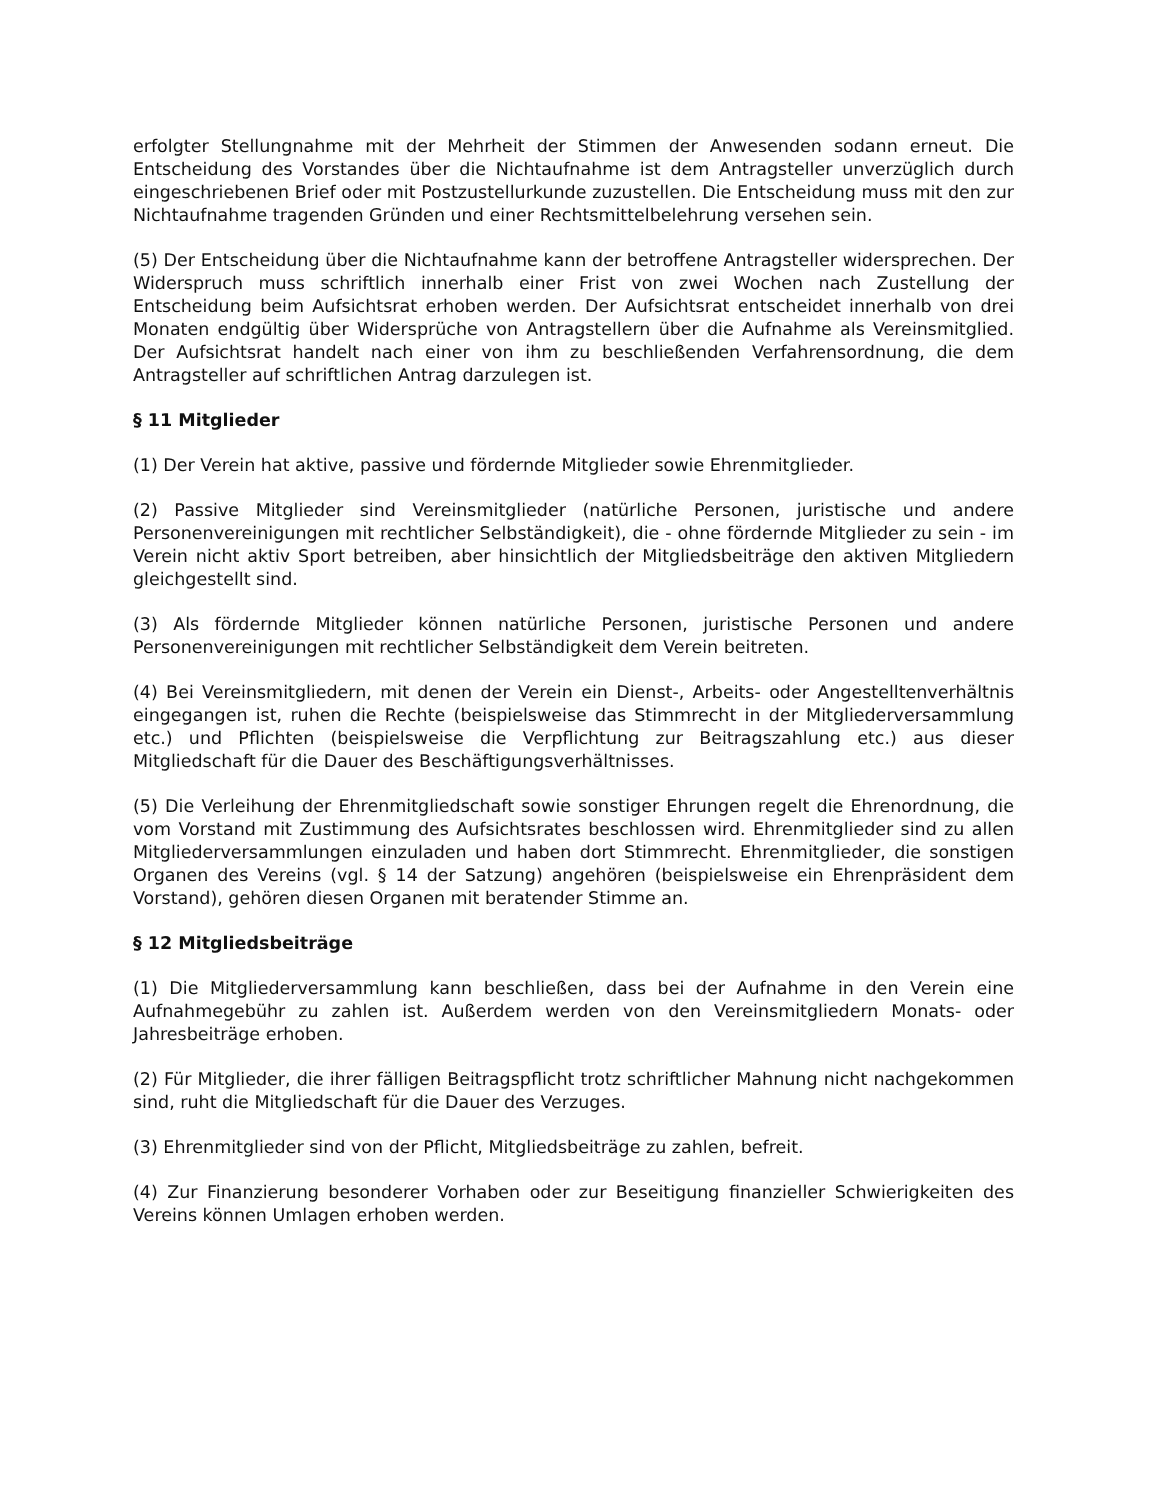erfolgter Stellungnahme mit der Mehrheit der Stimmen der Anwesenden sodann erneut. Die Entscheidung des Vorstandes über die Nichtaufnahme ist dem Antragsteller unverzüglich durch eingeschriebenen Brief oder mit Postzustellurkunde zuzustellen. Die Entscheidung muss mit den zur Nichtaufnahme tragenden Gründen und einer Rechtsmittelbelehrung versehen sein.
(5) Der Entscheidung über die Nichtaufnahme kann der betroffene Antragsteller widersprechen. Der Widerspruch muss schriftlich innerhalb einer Frist von zwei Wochen nach Zustellung der Entscheidung beim Aufsichtsrat erhoben werden. Der Aufsichtsrat entscheidet innerhalb von drei Monaten endgültig über Widersprüche von Antragstellern über die Aufnahme als Vereinsmitglied. Der Aufsichtsrat handelt nach einer von ihm zu beschließenden Verfahrensordnung, die dem Antragsteller auf schriftlichen Antrag darzulegen ist.
§ 11 Mitglieder
(1) Der Verein hat aktive, passive und fördernde Mitglieder sowie Ehrenmitglieder.
(2) Passive Mitglieder sind Vereinsmitglieder (natürliche Personen, juristische und andere Personenvereinigungen mit rechtlicher Selbständigkeit), die - ohne fördernde Mitglieder zu sein - im Verein nicht aktiv Sport betreiben, aber hinsichtlich der Mitgliedsbeiträge den aktiven Mitgliedern gleichgestellt sind.
(3) Als fördernde Mitglieder können natürliche Personen, juristische Personen und andere Personenvereinigungen mit rechtlicher Selbständigkeit dem Verein beitreten.
(4) Bei Vereinsmitgliedern, mit denen der Verein ein Dienst-, Arbeits- oder Angestelltenverhältnis eingegangen ist, ruhen die Rechte (beispielsweise das Stimmrecht in der Mitgliederversammlung etc.) und Pflichten (beispielsweise die Verpflichtung zur Beitragszahlung etc.) aus dieser Mitgliedschaft für die Dauer des Beschäftigungsverhältnisses.
(5) Die Verleihung der Ehrenmitgliedschaft sowie sonstiger Ehrungen regelt die Ehrenordnung, die vom Vorstand mit Zustimmung des Aufsichtsrates beschlossen wird. Ehrenmitglieder sind zu allen Mitgliederversammlungen einzuladen und haben dort Stimmrecht. Ehrenmitglieder, die sonstigen Organen des Vereins (vgl. § 14 der Satzung) angehören (beispielsweise ein Ehrenpräsident dem Vorstand), gehören diesen Organen mit beratender Stimme an.
§ 12 Mitgliedsbeiträge
(1) Die Mitgliederversammlung kann beschließen, dass bei der Aufnahme in den Verein eine Aufnahmegebühr zu zahlen ist. Außerdem werden von den Vereinsmitgliedern Monats- oder Jahresbeiträge erhoben.
(2) Für Mitglieder, die ihrer fälligen Beitragspflicht trotz schriftlicher Mahnung nicht nachgekommen sind, ruht die Mitgliedschaft für die Dauer des Verzuges.
(3) Ehrenmitglieder sind von der Pflicht, Mitgliedsbeiträge zu zahlen, befreit.
(4) Zur Finanzierung besonderer Vorhaben oder zur Beseitigung finanzieller Schwierigkeiten des Vereins können Umlagen erhoben werden.